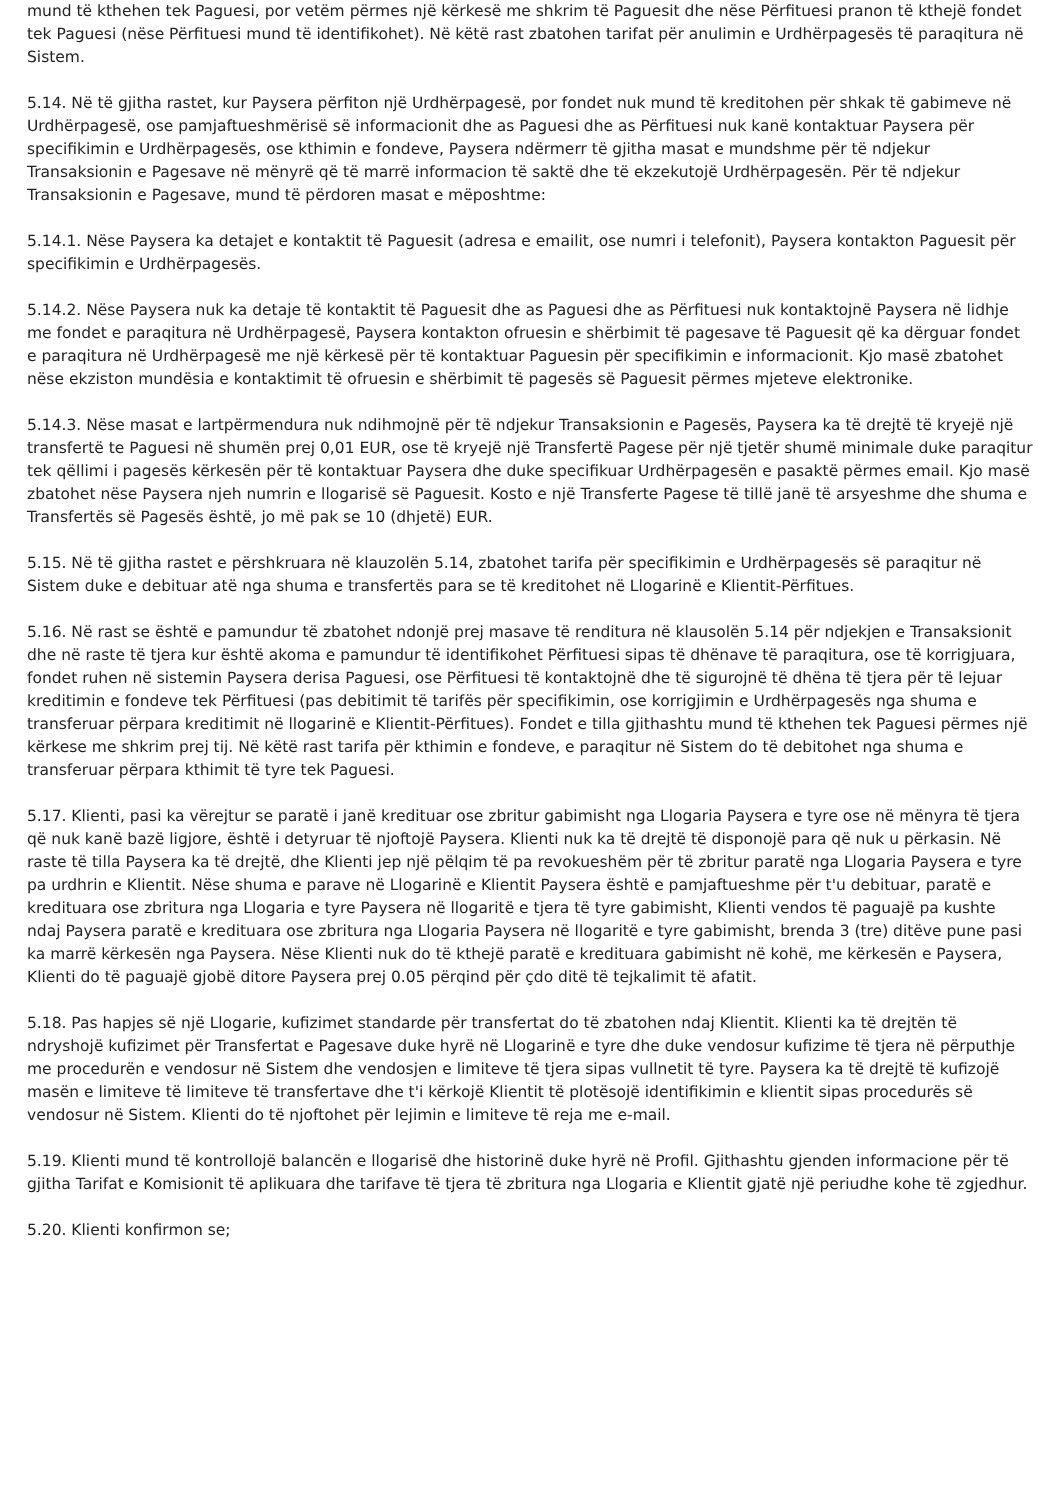mund të kthehen tek Paguesi, por vetëm përmes një kërkesë me shkrim të Paguesit dhe nëse Përfituesi pranon të kthejë fondet tek Paguesi (nëse Përfituesi mund të identifikohet). Në këtë rast zbatohen tarifat për anulimin e Urdhërpagesës të paraqitura në Sistem.
5.14. Në të gjitha rastet, kur Paysera përfiton një Urdhërpagesë, por fondet nuk mund të kreditohen për shkak të gabimeve në Urdhërpagesë, ose pamjaftueshmërisë së informacionit dhe as Paguesi dhe as Përfituesi nuk kanë kontaktuar Paysera për specifikimin e Urdhërpagesës, ose kthimin e fondeve, Paysera ndërmerr të gjitha masat e mundshme për të ndjekur Transaksionin e Pagesave në mënyrë që të marrë informacion të saktë dhe të ekzekutojë Urdhërpagesën. Për të ndjekur Transaksionin e Pagesave, mund të përdoren masat e mëposhtme:
5.14.1. Nëse Paysera ka detajet e kontaktit të Paguesit (adresa e emailit, ose numri i telefonit), Paysera kontakton Paguesit për specifikimin e Urdhërpagesës.
5.14.2. Nëse Paysera nuk ka detaje të kontaktit të Paguesit dhe as Paguesi dhe as Përfituesi nuk kontaktojnë Paysera në lidhje me fondet e paraqitura në Urdhërpagesë, Paysera kontakton ofruesin e shërbimit të pagesave të Paguesit që ka dërguar fondet e paraqitura në Urdhërpagesë me një kërkesë për të kontaktuar Paguesin për specifikimin e informacionit. Kjo masë zbatohet nëse ekziston mundësia e kontaktimit të ofruesin e shërbimit të pagesës së Paguesit përmes mjeteve elektronike.
5.14.3. Nëse masat e lartpërmendura nuk ndihmojnë për të ndjekur Transaksionin e Pagesës, Paysera ka të drejtë të kryejë një transfertë te Paguesi në shumën prej 0,01 EUR, ose të kryejë një Transfertë Pagese për një tjetër shumë minimale duke paraqitur tek qëllimi i pagesës kërkesën për të kontaktuar Paysera dhe duke specifikuar Urdhërpagesën e pasaktë përmes email. Kjo masë zbatohet nëse Paysera njeh numrin e llogarisë së Paguesit. Kosto e një Transferte Pagese të tillë janë të arsyeshme dhe shuma e Transfertës së Pagesës është, jo më pak se 10 (dhjetë) EUR.
5.15. Në të gjitha rastet e përshkruara në klauzolën 5.14, zbatohet tarifa për specifikimin e Urdhërpagesës së paraqitur në Sistem duke e debituar atë nga shuma e transfertës para se të kreditohet në Llogarinë e Klientit-Përfitues.
5.16. Në rast se është e pamundur të zbatohet ndonjë prej masave të renditura në klausolën 5.14 për ndjekjen e Transaksionit dhe në raste të tjera kur është akoma e pamundur të identifikohet Përfituesi sipas të dhënave të paraqitura, ose të korrigjuara, fondet ruhen në sistemin Paysera derisa Paguesi, ose Përfituesi të kontaktojnë dhe të sigurojnë të dhëna të tjera për të lejuar kreditimin e fondeve tek Përfituesi (pas debitimit të tarifës për specifikimin, ose korrigjimin e Urdhërpagesës nga shuma e transferuar përpara kreditimit në llogarinë e Klientit-Përfitues). Fondet e tilla gjithashtu mund të kthehen tek Paguesi përmes një kërkese me shkrim prej tij. Në këtë rast tarifa për kthimin e fondeve, e paraqitur në Sistem do të debitohet nga shuma e transferuar përpara kthimit të tyre tek Paguesi.
5.17. Klienti, pasi ka vërejtur se paratë i janë kredituar ose zbritur gabimisht nga Llogaria Paysera e tyre ose në mënyra të tjera që nuk kanë bazë ligjore, është i detyruar të njoftojë Paysera. Klienti nuk ka të drejtë të disponojë para që nuk u përkasin. Në raste të tilla Paysera ka të drejtë, dhe Klienti jep një pëlqim të pa revokueshëm për të zbritur paratë nga Llogaria Paysera e tyre pa urdhrin e Klientit. Nëse shuma e parave në Llogarinë e Klientit Paysera është e pamjaftueshme për t'u debituar, paratë e kredituara ose zbritura nga Llogaria e tyre Paysera në llogaritë e tjera të tyre gabimisht, Klienti vendos të paguajë pa kushte ndaj Paysera paratë e kredituara ose zbritura nga Llogaria Paysera në llogaritë e tyre gabimisht, brenda 3 (tre) ditëve pune pasi ka marrë kërkesën nga Paysera. Nëse Klienti nuk do të kthejë paratë e kredituara gabimisht në kohë, me kërkesën e Paysera, Klienti do të paguajë gjobë ditore Paysera prej 0.05 përqind për çdo ditë të tejkalimit të afatit.
5.18. Pas hapjes së një Llogarie, kufizimet standarde për transfertat do të zbatohen ndaj Klientit. Klienti ka të drejtën të ndryshojë kufizimet për Transfertat e Pagesave duke hyrë në Llogarinë e tyre dhe duke vendosur kufizime të tjera në përputhje me procedurën e vendosur në Sistem dhe vendosjen e limiteve të tjera sipas vullnetit të tyre. Paysera ka të drejtë të kufizojë masën e limiteve të limiteve të transfertave dhe t'i kërkojë Klientit të plotësojë identifikimin e klientit sipas procedurës së vendosur në Sistem. Klienti do të njoftohet për lejimin e limiteve të reja me e-mail.
5.19. Klienti mund të kontrollojë balancën e llogarisë dhe historinë duke hyrë në Profil. Gjithashtu gjenden informacione për të gjitha Tarifat e Komisionit të aplikuara dhe tarifave të tjera të zbritura nga Llogaria e Klientit gjatë një periudhe kohe të zgjedhur.
5.20. Klienti konfirmon se;